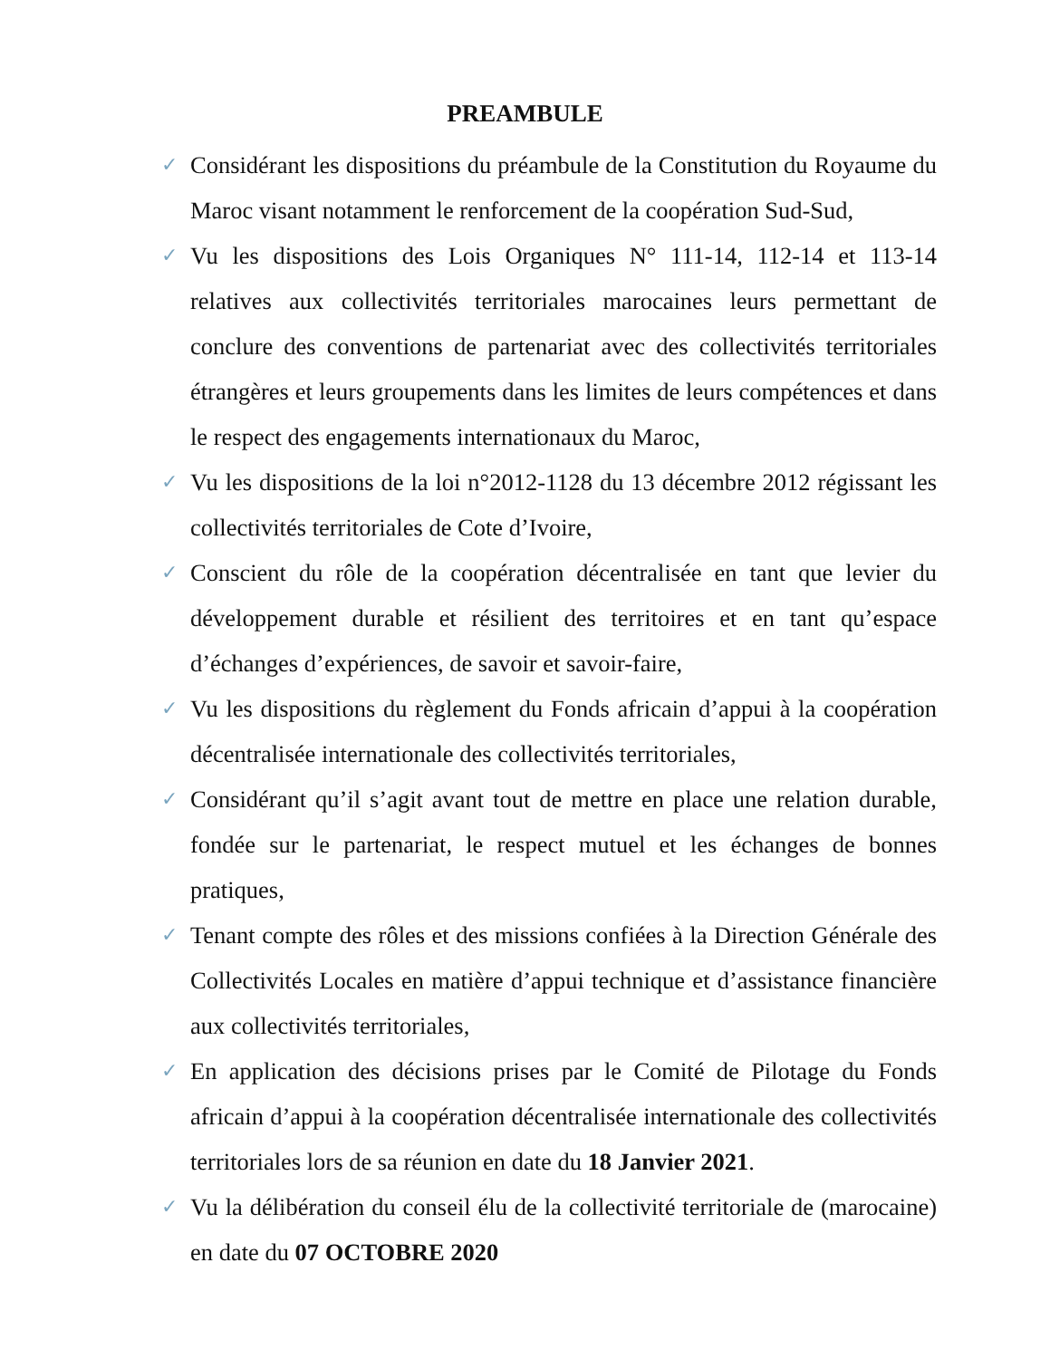PREAMBULE
✓ Considérant les dispositions du préambule de la Constitution du Royaume du Maroc visant notamment le renforcement de la coopération Sud-Sud,
✓ Vu les dispositions des Lois Organiques N° 111-14, 112-14 et 113-14 relatives aux collectivités territoriales marocaines leurs permettant de conclure des conventions de partenariat avec des collectivités territoriales étrangères et leurs groupements dans les limites de leurs compétences et dans le respect des engagements internationaux du Maroc,
✓ Vu les dispositions de la loi n°2012-1128 du 13 décembre 2012 régissant les collectivités territoriales de Cote d’Ivoire,
✓ Conscient du rôle de la coopération décentralisée en tant que levier du développement durable et résilient des territoires et en tant qu’espace d’échanges d’expériences, de savoir et savoir-faire,
✓ Vu les dispositions du règlement du Fonds africain d’appui à la coopération décentralisée internationale des collectivités territoriales,
✓ Considérant qu’il s’agit avant tout de mettre en place une relation durable, fondée sur le partenariat, le respect mutuel et les échanges de bonnes pratiques,
✓ Tenant compte des rôles et des missions confiées à la Direction Générale des Collectivités Locales en matière d’appui technique et d’assistance financière aux collectivités territoriales,
✓ En application des décisions prises par le Comité de Pilotage du Fonds africain d’appui à la coopération décentralisée internationale des collectivités territoriales lors de sa réunion en date du 18 Janvier 2021.
✓ Vu la délibération du conseil élu de la collectivité territoriale de (marocaine) en date du 07 OCTOBRE 2020